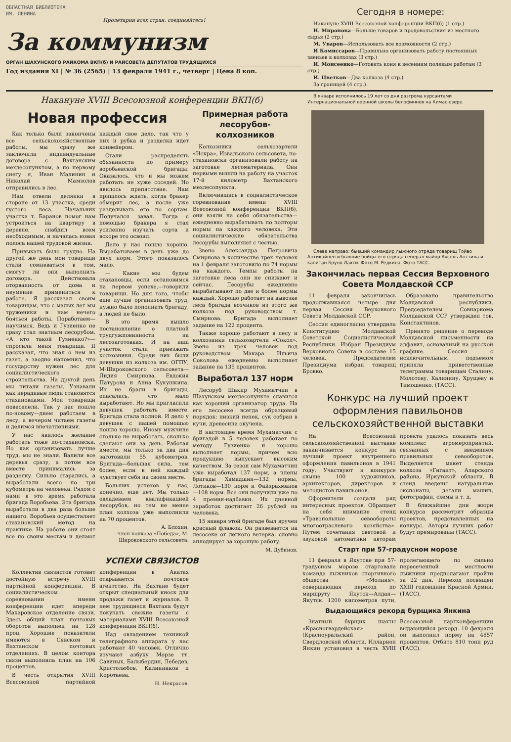ОБЛАСТНАЯ БИБЛИОТЕКА
ИМ. ЛЕНИНА
Пролетарии всех стран, соединяйтесь!
За коммунизм
ОРГАН ШАХУНСКОГО РАЙКОМА ВКП(б) И РАЙСОВЕТА ДЕПУТАТОВ ТРУДЯЩИХСЯ
Год издания XI | № 36 (2565) | 13 февраля 1941 г., четверг | Цена 8 коп.
Сегодня в номере:
Накануне XVIII Всесоюзной конференции ВКП(б) (1 стр.)
Н. Миронова—Больше товаров и продовольствия из местного сырья (2 стр.)
М. Уваров—Использовать все возможности (2 стр.)
И Комиссаров—Правильно организовать работу постоянных звеньев в колхозах (3 стр.)
И. Моисеенко—Готовить коня к весенним полевым работам (3 стр.)
И. Цветков—Два колхоза (4 стр.)
За границей (4 стр.)
Накануне XVIII Всесоюзной конференции ВКП(б)
Новая профессия
Как только были закончены все сельскохозяйственные работы, мы сразу же заключили индивидуальные договора с Вахтанским мехлесопунктом, а по первому снегу я, Иван Малинин и Николай Мамзолов отправились в лес.
Нам отвели делянки в стороне от 13 участка, среди густого леса. Начальник участка т. Баранов помог нам устроиться на квартиру в деревне, снабдил всем необходимым, и началась новая полоса нашей трудовой жизни.
Привыкать было трудно. На другой же день мои товарищи стали сомневаться в том, смогут ли они выполнить договора. Действовала оторванность от дома и неумение примениться к работе. Я рассказал своим товарищам, что с малых лет мы труженики и нам нечего бояться работы. Поработаем—научимся. Ведь и Гузиенко не сразу стал знатным лесорубом. «А кто такой Гузиенко?»—спросили меня товарищи. Я рассказал, что знал о нем из газет, а заодно напомнил, что государству нужен лес для социалистического строительства. На другой день мы читали газеты. Узнавали как нерадивые люди становятся стахановцами. Мои товарищи повеселели. Так у нас пошло по-новому—днем работаем в лесу, а вечером читаем газеты и делимся впечатлениями.
У нас явилось желание работать тоже по-стахановски. Но как организовать лучше труд, мы не знали. Валили все деревья сразу, а потом все вместе принимались за разделку. Сильно старались, а выработали всего по три кубометра на человека. Рядом с нами в это время работала бригада Воробьева. Эта бригада выработали в два раза больше нашего. Воробьев осуществляет стахановский метод на практике. На работе они стоят все по своим местам и делают каждый свое дело, так что у них и рубка и разделка идет конвейером.
Стали распределять обязанности по примеру воробьевской бригады. Оказалось, что и мы можем работать не хуже соседей. Но явилось препятствие. Нам пришлось ждать, когда бракер обмерит лес, а после уже разделывать его по сортам. Получался завал. Тогда с помощью бракера я стал усиленно изучать сорта и вскоре это освоил.
Дело у нас пошло хорошо. Вырабатываем в день уже до двух норм. Этого показалось мало.
— Какие мы будем стахановцы, если остановимся на первом успехе,—говорили товарищи. Но для того, чтобы еще лучше организовать труд, нужно было пополнить бригаду, а людей не было.
В это время вышло постановление о платной трудгужповинности на лесозаготовках. И на наш участок стали приезжать колхозники. Среди них были девушки из колхоза им. ОГПУ, М-Широковского сельсовета—Лидия Смирнова, Евдокия Патурова и Анна Кукушкина. Их не брали в бригады, опасались, что мало выработают. Но мы пригласили девушек работать вместе. Бригада стала полной. И дело у девушек с нашей помощью пошло хорошо. Иному мужчине столько не выработать, сколько сделают они за день. Работая вместе, мы только за два дня заготовили 55 кубометров. Бригада—большая сила, тем более, если в ней каждый чувствует себя на своем месте.
Больших успехов у нас, конечно, еще нет. Мы только овладеваем квалификацией лесорубов, но тем не менее план колхоза уже выполнили на 70 процентов.
А. Блохин,
член колхоза «Победа», М-Широковского сельсовета.
Примерная работа лесорубов-колхозников
Колхозники сельхозартели «Искра», Извальского сельсовета, по-стахановски организовали работу на заготовке лесоматериала. Они первыми вышли на работу на участок 17-й километр Вахтанского мехлесопункта.
Включившись в социалистическое соревнование имени XVIII Всесоюзной конференции ВКП(б), они взяли на себя обязательства—ежедневно вырабатывать по полторы нормы на каждого человека. Эти социалистические обязательства лесорубы выполняют с честью.
Звено Александра Петровича Смирнова в количестве трех человек на 1 февраля заготовило по 74 нормы на каждого. Темпы работы на заготовке леса они не снижают и сейчас. Лесорубы ежедневно вырабатывают по две и более нормы каждый. Хорошо работает на вывозке леса бригада возчиков из этого же колхоза под руководством т. Смирнова. Бригада выполняет задание на 122 процента.
Также хорошо работают в лесу и колхозники сельхозартели «Сокол». Звено из трех человек под руководством Макара Ильича Соколова ежедневно выполняет задание на 135 процентов.
Выработал 137 норм
Лесоруб Шакир Мухаматчин в Шахунском мехлесопункте славится как хороший организатор труда. На его лесосеке всегда образцовый порядок: низкий пенек, сук собран в кучи, древесина окучена.
В настоящее время Мухаматчин с бригадой в 5 человек работает по методу Гузиенко и хорошо выполняет нормы, причем всю продукцию выпускает высоким качеством. За сезон сам Мухаматчин уже выработал 137 норм, а члены бригады Хамадшин—132 нормы, Лотиков—130 норм и Файзрахманов—108 норм. Все они получили уже по 4 премии-надбавки. Их дневной заработок достигает 26 рублей на человека.
15 января этой бригаде был вручен красный флажок. Он развевается на лесосеке от легкого ветерка, словно аплодирует за хорошую работу.
М. Дубинов.
УСПЕХИ СВЯЗИСТОВ
Коллектив связистов готовит достойную встречу XVIII партийной конференции. В социалистическом соревновании имени конференции идет впереди Макаровское отделение связи. Здесь общий план почтовых оборотов выполнен на 128 проц. Хорошие показатели имеются в Сявском и Вахтанском почтовых отделениях. В целом контора связи выполнила план на 106 процентов.
В честь открытия XVIII Всесоюзной партийной конференции в Акатах открывается почтовое агентство. На Вахтане будет открыт специальный киоск для продажи газет и журналов. В нем трудящиеся Вахтана будут покупать свежие газеты с материалами XVIII Всесоюзной конференции ВКП(б).
Над овладением техникой телеграфного аппарата у нас работают 40 человек. Отлично изучают азбуку Морзе тт. Савиных, Балыбердин, Лебедев, Христолюбов, Калинников и Коротаева.
Н. Некрасов.
В январе исполнилось 19 лет со дня разгрома курсантами Интернациональной военной школы белофиннов на Кимас-озере.
Слева направо: бывший командир лыжного отряда товарищ Тойво Антикайнен и бывшие бойцы его отряда генерал-майор Аксель Анттила и капитан Бруно Лахти. Фото М. Редкина. Фото ТАСС.
Закончилась первая Сессия Верховного Совета Молдавской ССР
11 февраля закончилась продолжавшаяся четыре дня первая Сессия Верховного Совета Молдавской ССР.
Сессия единогласно утвердила Конституцию Молдавской Советской Социалистической Республики. Избран Президиум Верховного Совета в составе 15 человек. Председателем Президиума избран товарищ Бровко.
Образовано правительство Молдавской республики. Председателем Совнаркома Молдавской ССР утвержден тов. Константинов.
Принято решение о переводе Молдавской письменности на алфавит, основанный на русской графике. Сессия с исключительным подъемом приняла приветственные телеграммы товарищам Сталину, Молотову, Калинину, Хрущеву и Тимошенко. (ТАСС).
Конкурс на лучший проект оформления павильонов сельскохозяйственной выставки
На Всесоюзной сельскохозяйственной выставке заканчивается конкурс на лучший проект внутреннего оформления павильонов в 1941 году. Участвуют в конкурсе свыше 100 художников, архитекторов, директоров и методистов павильонов.
Оформители создали ряд интересных проектов. Обращает на себя внимание стенд «Травопольные севообороты многоотраслевого хозяйства». Путем сочетания световой и звуковой автоматики авторам проекта удалось показать весь комплекс агромероприятий, связанных с введением правильных севооборотов. Выделяется макет стенда колхоза «Гигант», Аларского района, Иркутской области. В стенд введены натуральные экспонаты, детали машин, фотографии, схемы и т. д.
В ближайшие дни жюри конкурса рассмотрит образцы проектов, представленных на конкурс. Авторы лучших работ будут премированы (ТАСС).
Старт при 57-градусном морозе
11 февраля в Якутске при 57-градусном морозе стартовала команда лыжников спортивного общества «Молния», совершающая переход по маршруту Якутск—Алдан—Якутск. 1200 километров пути, пролегающего по сильно пересеченной местности лыжники предполагают пройти за 22 дня. Переход посвящен XXIII годовщине Красной Армии. (ТАСС).
Выдающийся рекорд бурщика Янкина
Знатный бурщик шахты «Красногвардейская» (Красноуральский район, Свердловской области, Илларион Янкин установил в честь XVIII Всесоюзной партконференции выдающийся рекорд. 10 февраля он выполнил норму на 4857 процентов. Отбито 810 тонн руд (ТАСС).